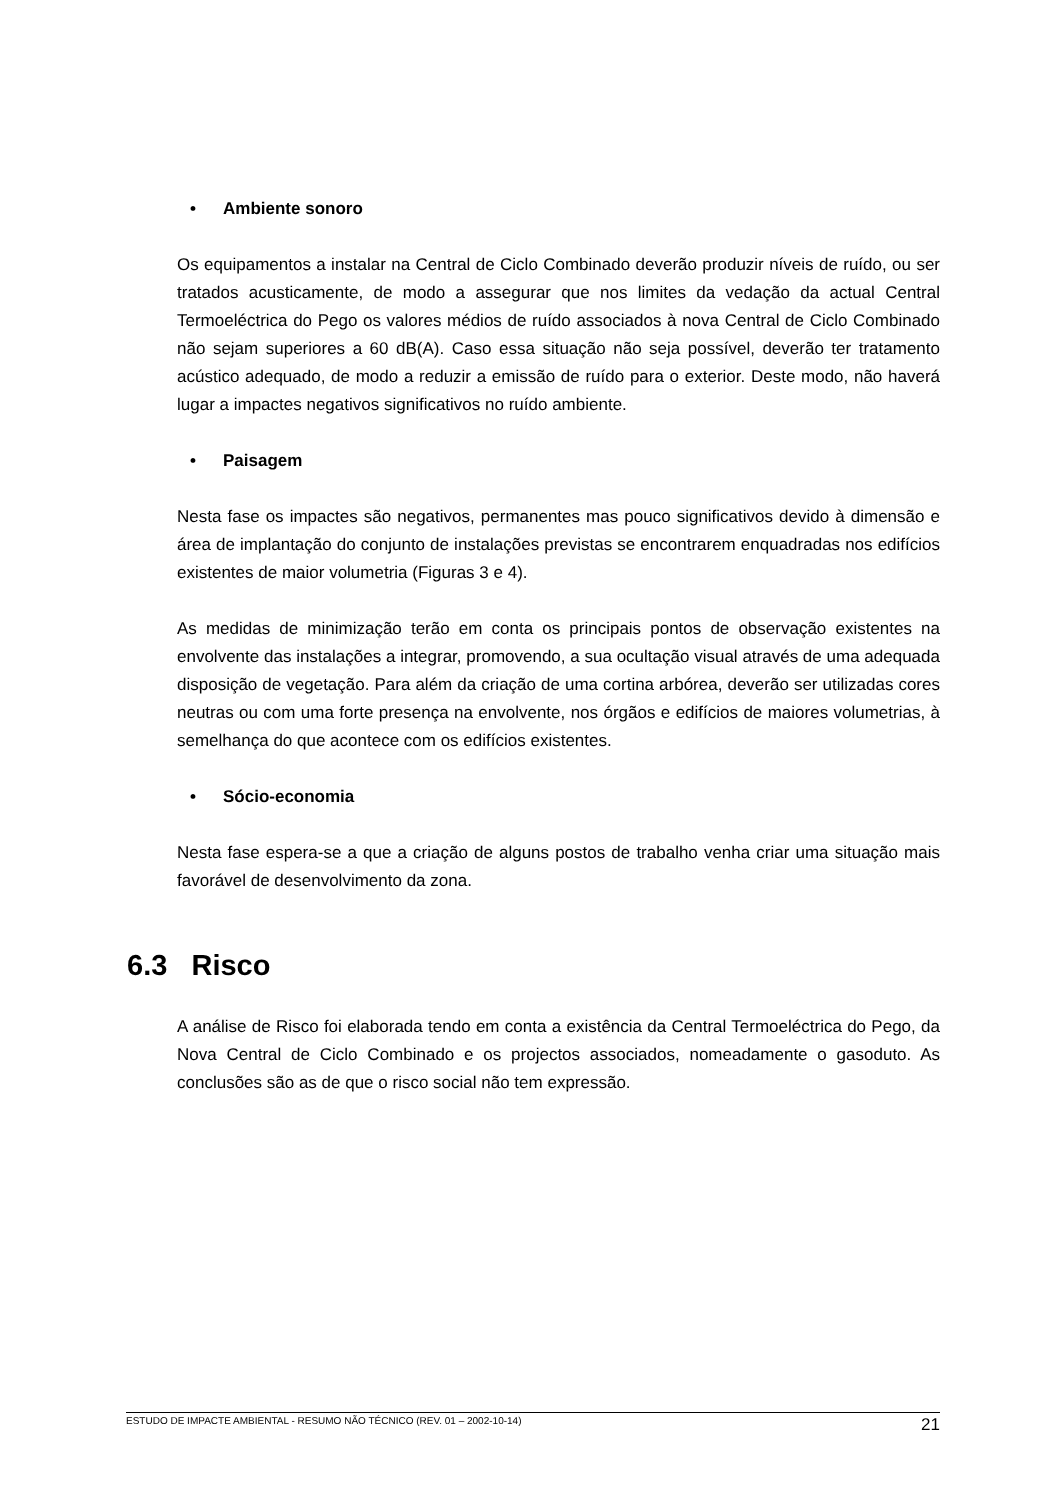• Ambiente sonoro
Os equipamentos a instalar na Central de Ciclo Combinado deverão produzir níveis de ruído, ou ser tratados acusticamente, de modo a assegurar que nos limites da vedação da actual Central Termoeléctrica do Pego os valores médios de ruído associados à nova Central de Ciclo Combinado não sejam superiores a 60 dB(A). Caso essa situação não seja possível, deverão ter tratamento acústico adequado, de modo a reduzir a emissão de ruído para o exterior. Deste modo, não haverá lugar a impactes negativos significativos no ruído ambiente.
• Paisagem
Nesta fase os impactes são negativos, permanentes mas pouco significativos devido à dimensão e área de implantação do conjunto de instalações previstas se encontrarem enquadradas nos edifícios existentes de maior volumetria (Figuras 3 e 4).
As medidas de minimização terão em conta os principais pontos de observação existentes na envolvente das instalações a integrar, promovendo, a sua ocultação visual através de uma adequada disposição de vegetação. Para além da criação de uma cortina arbórea, deverão ser utilizadas cores neutras ou com uma forte presença na envolvente, nos órgãos e edifícios de maiores volumetrias, à semelhança do que acontece com os edifícios existentes.
• Sócio-economia
Nesta fase espera-se a que a criação de alguns postos de trabalho venha criar uma situação mais favorável de desenvolvimento da zona.
6.3 Risco
A análise de Risco foi elaborada tendo em conta a existência da Central Termoeléctrica do Pego, da Nova Central de Ciclo Combinado e os projectos associados, nomeadamente o gasoduto. As conclusões são as de que o risco social não tem expressão.
ESTUDO DE IMPACTE AMBIENTAL - RESUMO NÃO TÉCNICO (REV. 01 – 2002-10-14) 21